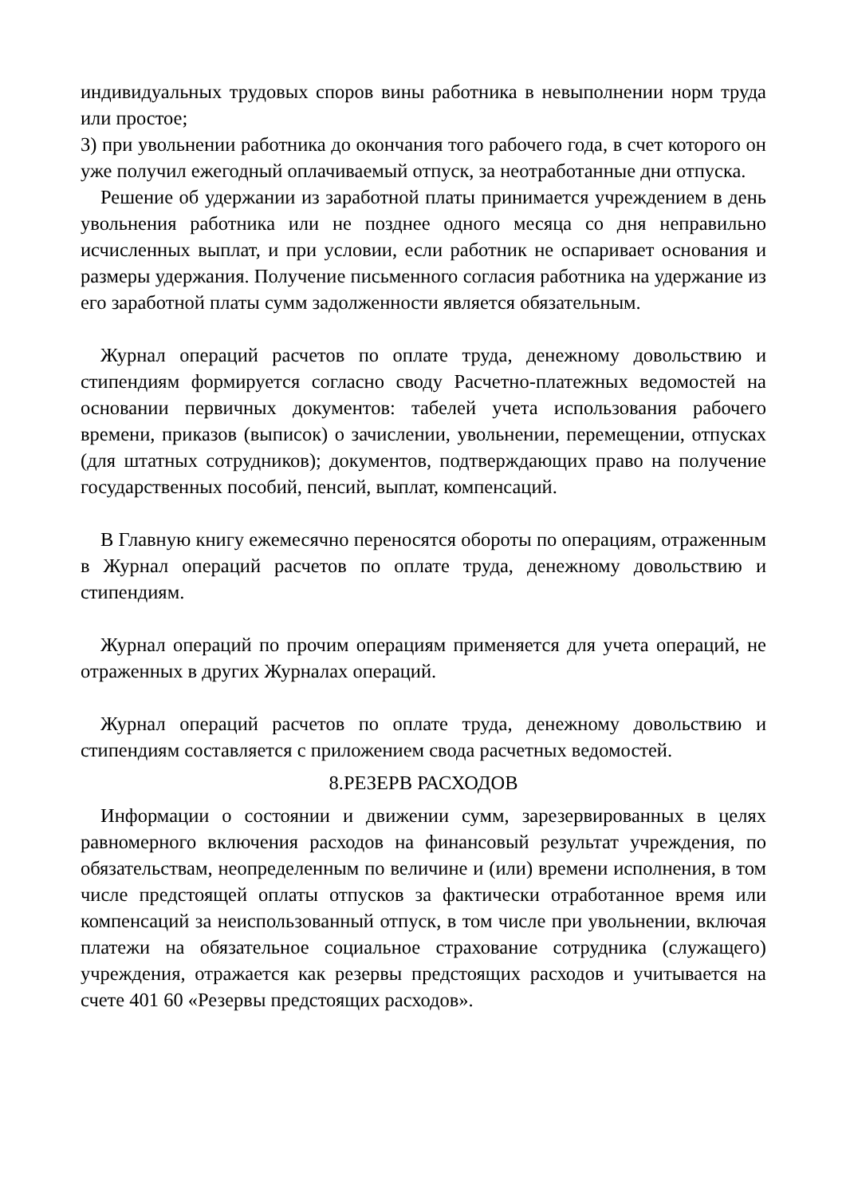индивидуальных трудовых споров вины работника в невыполнении норм труда или простое;
3) при увольнении работника до окончания того рабочего года, в счет которого он уже получил ежегодный оплачиваемый отпуск, за неотработанные дни отпуска.
Решение об удержании из заработной платы принимается учреждением в день увольнения работника или не позднее одного месяца со дня неправильно исчисленных выплат, и при условии, если работник не оспаривает основания и размеры удержания. Получение письменного согласия работника на удержание из его заработной платы сумм задолженности является обязательным.
Журнал операций расчетов по оплате труда, денежному довольствию и стипендиям формируется согласно своду Расчетно-платежных ведомостей на основании первичных документов: табелей учета использования рабочего времени, приказов (выписок) о зачислении, увольнении, перемещении, отпусках (для штатных сотрудников); документов, подтверждающих право на получение государственных пособий, пенсий, выплат, компенсаций.
В Главную книгу ежемесячно переносятся обороты по операциям, отраженным в Журнал операций расчетов по оплате труда, денежному довольствию и стипендиям.
Журнал операций по прочим операциям применяется для учета операций, не отраженных в других Журналах операций.
Журнал операций расчетов по оплате труда, денежному довольствию и стипендиям составляется с приложением свода расчетных ведомостей.
8.РЕЗЕРВ РАСХОДОВ
Информации о состоянии и движении сумм, зарезервированных в целях равномерного включения расходов на финансовый результат учреждения, по обязательствам, неопределенным по величине и (или) времени исполнения, в том числе предстоящей оплаты отпусков за фактически отработанное время или компенсаций за неиспользованный отпуск, в том числе при увольнении, включая платежи на обязательное социальное страхование сотрудника (служащего) учреждения, отражается как резервы предстоящих расходов и учитывается на счете 401 60 «Резервы предстоящих расходов».